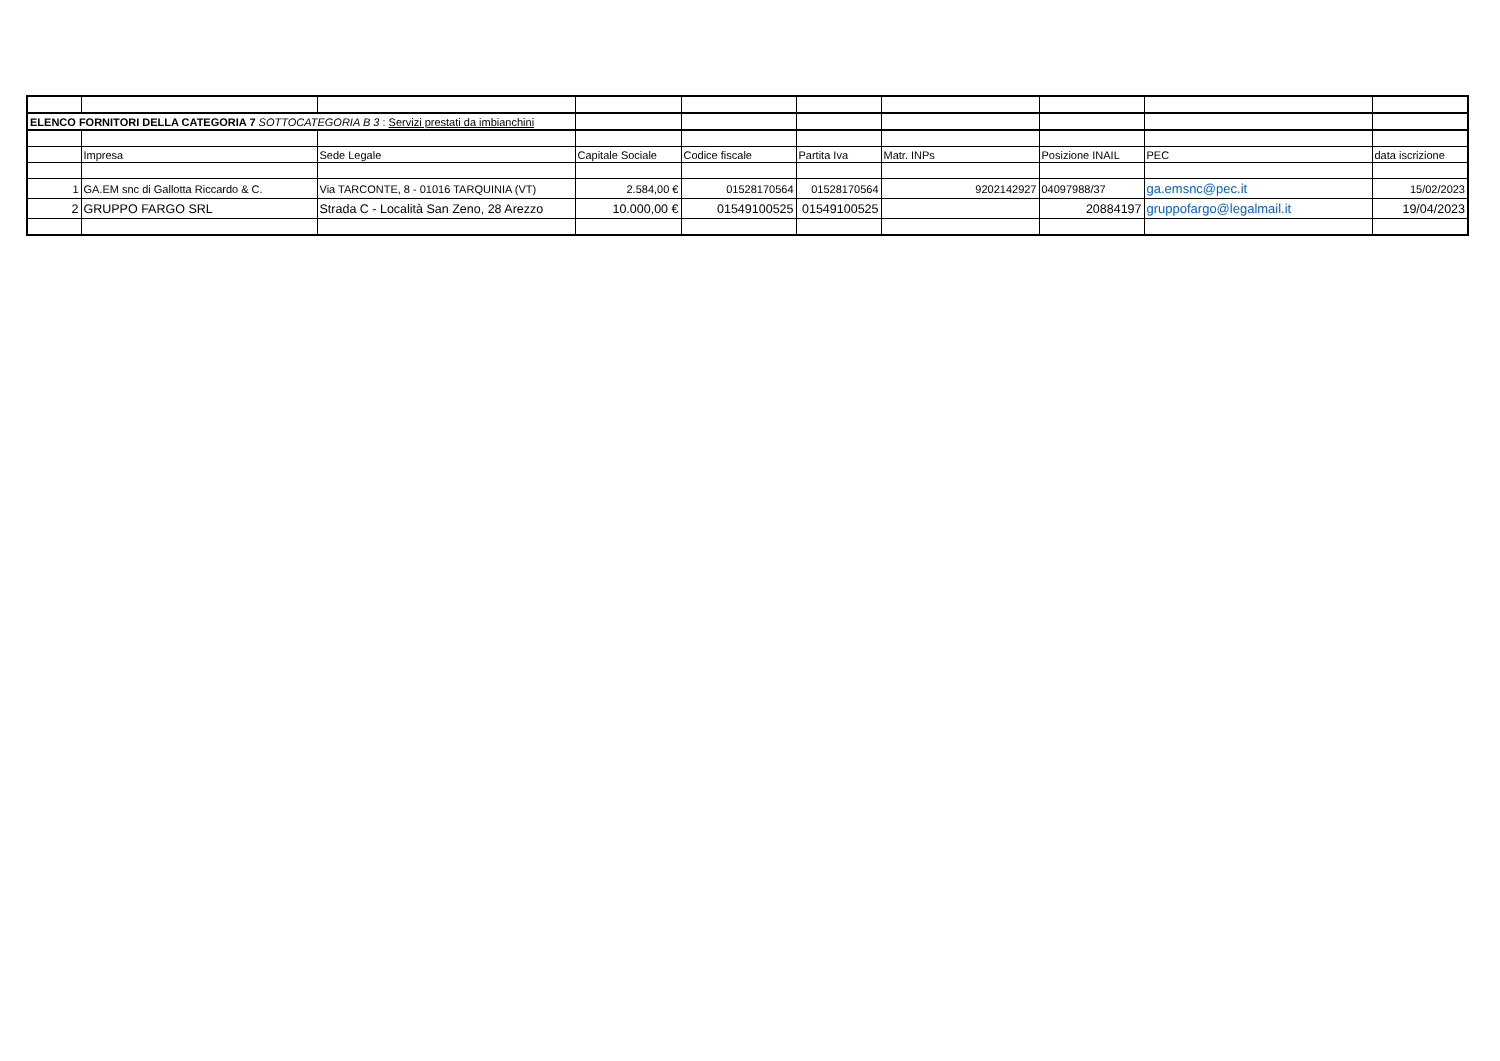| ELENCO FORNITORI DELLA CATEGORIA 7 SOTTOCATEGORIA B 3 : Servizi prestati da imbianchini | | | | | | | | | |
| | Impresa | Sede Legale | Capitale Sociale | Codice fiscale | Partita Iva | Matr. INPs | Posizione INAIL | PEC | data iscrizione |
| 1 | GA.EM snc di Gallotta Riccardo & C. | Via TARCONTE, 8 - 01016 TARQUINIA (VT) | 2.584,00 € | 01528170564 | 01528170564 | 9202142927 | 04097988/37 | ga.emsnc@pec.it | 15/02/2023 |
| 2 | GRUPPO FARGO SRL | Strada C - Località San Zeno, 28 Arezzo | 10.000,00 € | 01549100525 | 01549100525 | | 20884197 | gruppofargo@legalmail.it | 19/04/2023 |